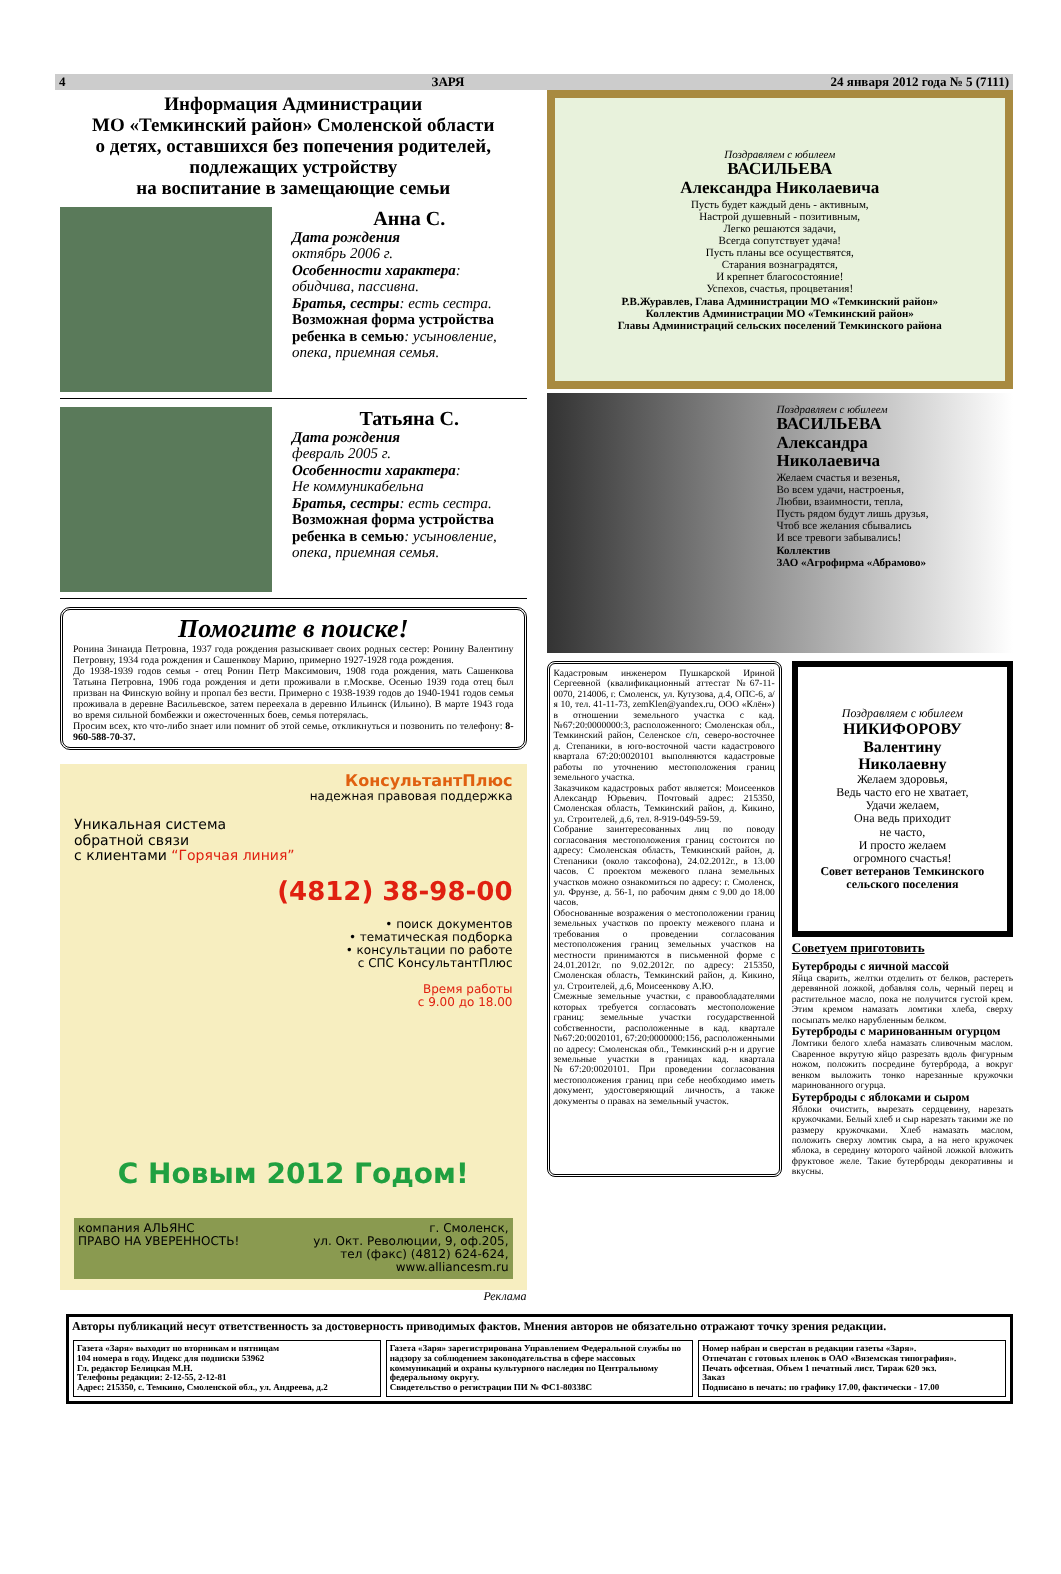4 ЗАРЯ 24 января 2012 года № 5 (7111)
Информация Администрации
МО «Темкинский район» Смоленской области
о детях, оставшихся без попечения родителей,
подлежащих устройству
на воспитание в замещающие семьи
Анна С.
Дата рождения
октябрь 2006 г.
Особенности характера:
обидчива, пассивна.
Братья, сестры: есть сестра.
Возможная форма устройства ребенка в семью: усыновление, опека, приемная семья.
Татьяна С.
Дата рождения
февраль 2005 г.
Особенности характера:
Не коммуникабельна
Братья, сестры: есть сестра.
Возможная форма устройства ребенка в семью: усыновление, опека, приемная семья.
Помогите в поиске!
Ронина Зинаида Петровна, 1937 года рождения разыскивает своих родных сестер: Ронину Валентину Петровну, 1934 года рождения и Сашенкову Марию, примерно 1927-1928 года рождения.
До 1938-1939 годов семья - отец Ронин Петр Максимович, 1908 года рождения, мать Сашенкова Татьяна Петровна, 1906 года рождения и дети проживали в г.Москве. Осенью 1939 года отец был призван на Финскую войну и пропал без вести. Примерно с 1938-1939 годов до 1940-1941 годов семья проживала в деревне Васильевское, затем переехала в деревню Ильинск (Ильино). В марте 1943 года во время сильной бомбежки и ожесточенных боев, семья потерялась.
Просим всех, кто что-либо знает или помнит об этой семье, откликнуться и позвонить по телефону: 8-960-588-70-37.
КонсультантПлюс
надежная правовая поддержка
Уникальная система
обратной связи
с клиентами “Горячая линия”
(4812) 38-98-00
• поиск документов
• тематическая подборка
• консультации по работе
с СПС КонсультантПлюс
Время работы
с 9.00 до 18.00
С Новым 2012 Годом!
компания АЛЬЯНС
ПРАВО НА УВЕРЕННОСТЬ! г. Смоленск,
ул. Окт. Революции, 9, оф.205,
тел (факс) (4812) 624-624,
www.alliancesm.ru
Реклама
Поздравляем с юбилеем
ВАСИЛЬЕВА
Александра Николаевича
Пусть будет каждый день - активным,
Настрой душевный - позитивным,
Легко решаются задачи,
Всегда сопутствует удача!
Пусть планы все осуществятся,
Старания вознаградятся,
И крепнет благосостояние!
Успехов, счастья, процветания!
Р.В.Журавлев, Глава Администрации МО «Темкинский район»
Коллектив Администрации МО «Темкинский район»
Главы Администраций сельских поселений Темкинского района
Поздравляем с юбилеем
ВАСИЛЬЕВА
Александра
Николаевича
Желаем счастья и везенья,
Во всем удачи, настроенья,
Любви, взаимности, тепла,
Пусть рядом будут лишь друзья,
Чтоб все желания сбывались
И все тревоги забывались!
Коллектив
ЗАО «Агрофирма «Абрамово»
Кадастровым инженером Пушкарской Ириной Сергеевной (квалификационный аттестат №67-11-0070, 214006, г. Смоленск, ул. Кутузова, д.4, ОПС-6, а/я 10, тел. 41-11-73, zemKlen@yandex.ru, ООО «Клён») в отношении земельного участка с кад. №67:20:0000000:3, расположенного: Смоленская обл., Темкинский район, Селенское с/п, северо-восточнее д. Степаники, в юго-восточной части кадастрового квартала 67:20:0020101 выполняются кадастровые работы по уточнению местоположения границ земельного участка.
Заказчиком кадастровых работ является: Моисеенков Александр Юрьевич. Почтовый адрес: 215350, Смоленская область, Темкинский район, д. Кикино, ул. Строителей, д.6, тел. 8-919-049-59-59.
Собрание заинтересованных лиц по поводу согласования местоположения границ состоится по адресу: Смоленская область, Темкинский район, д. Степаники (около таксофона), 24.02.2012г., в 13.00 часов. С проектом межевого плана земельных участков можно ознакомиться по адресу: г. Смоленск, ул. Фрунзе, д. 56-1, по рабочим дням с 9.00 до 18.00 часов.
Обоснованные возражения о местоположении границ земельных участков по проекту межевого плана и требования о проведении согласования местоположения границ земельных участков на местности принимаются в письменной форме с 24.01.2012г. по 9.02.2012г. по адресу: 215350, Смоленская область, Темкинский район, д. Кикино, ул. Строителей, д.6, Моисеенкову А.Ю.
Смежные земельные участки, с правообладателями которых требуется согласовать местоположение границ: земельные участки государственной собственности, расположенные в кад. квартале №67:20:0020101, 67:20:0000000:156, расположенными по адресу: Смоленская обл., Темкинский р-н и другие земельные участки в границах кад. квартала №67:20:0020101. При проведении согласования местоположения границ при себе необходимо иметь документ, удостоверяющий личность, а также документы о правах на земельный участок.
Поздравляем с юбилеем
НИКИФОРОВУ
Валентину
Николаевну
Желаем здоровья,
Ведь часто его не хватает,
Удачи желаем,
Она ведь приходит
не часто,
И просто желаем
огромного счастья!
Совет ветеранов Темкинского сельского поселения
Советуем приготовить
Бутерброды с яичной массой
Яйца сварить, желтки отделить от белков, растереть деревянной ложкой, добавляя соль, черный перец и растительное масло, пока не получится густой крем. Этим кремом намазать ломтики хлеба, сверху посыпать мелко нарубленным белком.
Бутерброды с маринованным огурцом
Ломтики белого хлеба намазать сливочным маслом. Сваренное вкрутую яйцо разрезать вдоль фигурным ножом, положить посредине бутерброда, а вокруг венком выложить тонко нарезанные кружочки маринованного огурца.
Бутерброды с яблоками и сыром
Яблоки очистить, вырезать сердцевину, нарезать кружочками. Белый хлеб и сыр нарезать такими же по размеру кружочками. Хлеб намазать маслом, положить сверху ломтик сыра, а на него кружочек яблока, в середину которого чайной ложкой вложить фруктовое желе. Такие бутерброды декоративны и вкусны.
Авторы публикаций несут ответственность за достоверность приводимых фактов. Мнения авторов не обязательно отражают точку зрения редакции.
Газета «Заря» выходит по вторникам и пятницам
104 номера в году. Индекс для подписки 53962
Гл. редактор Белицкая М.Н.
Телефоны редакции: 2-12-55, 2-12-81
Адрес: 215350, с. Темкино, Смоленской обл., ул. Андреева, д.2
Газета «Заря» зарегистрирована Управлением Федеральной службы по надзору за соблюдением законодательства в сфере массовых коммуникаций и охраны культурного наследия по Центральному федеральному округу.
Свидетельство о регистрации ПИ № ФС1-80338С
Номер набран и сверстан в редакции газеты «Заря».
Отпечатан с готовых пленок в ОАО «Вяземская типография».
Печать офсетная. Объем 1 печатный лист. Тираж 620 экз.
Заказ
Подписано в печать: по графику 17.00, фактически - 17.00